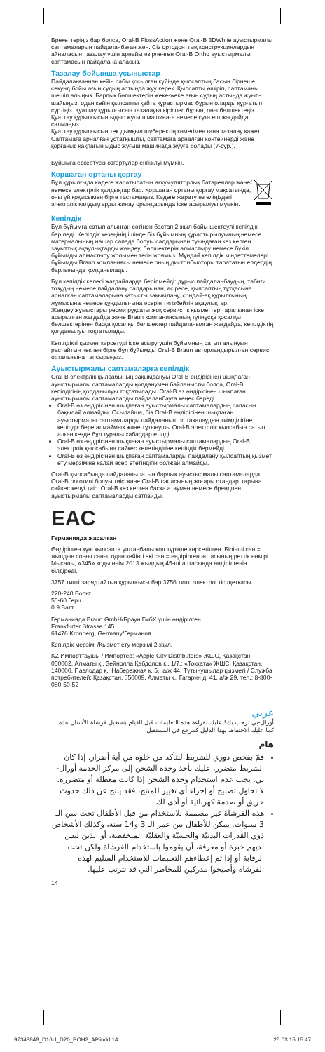Брекеттеріңіз бар болса, Oral-B FlossAction және Oral-B 3DWhite ауыстырмалы саптамаларын пайдаланбаған жөн. Сіз ортодонттық конструкциялардың айналасын тазалау үшін арнайы әзірленген Oral-B Ortho ауыстырмалы саптамасын пайдалана аласыз.
Тазалау бойынша ұсыныстар
Пайдаланғаннан кейін сабы қосылған күйінде қылсаптың басын бірнеше секунд бойы ағын судың астында жуу керек. Қылсапты өшіріп, саптаманы шешіп алыңыз. Барлық бөлшектерін жеке-жеке ағын судың астында жуып-шайыңыз, одан кейін қылсапты қайта құрастырмас бұрын оларды құрғатып сүртіңіз. Қуаттау құрылғысын тазалауға кіріспес бұрын, оны бөлшектеңіз. Қуаттау құрылғысын ыдыс жуғыш машинаға немесе суға еш жағдайда салмаңыз.
Қуаттау құрылғысын тек дымқыл шүберектің көмегімен ғана тазалау қажет. Саптамаға арналған ұстатқышты, саптамаға арналған контейнерді және қорғаныс қақпағын ыдыс жуғыш машинада жууға болады (7-сур.).
Бұйымға ескертусіз өзгертулер енгізілуі мүмкін.
Қоршаған ортаны қорғау
Бұл құрылғыда кәдеге жаратылатын аккумуляторлық батареялар және/немесе электрлік қалдықтар бар. Қоршаған ортаны қорғау мақсатында, оны үй қоқысымен бірге тастамаңыз. Кәдеге жарату өз еліңіздегі электрлік қалдықтарды жинау орындарында іске асырылуы мүмкін.
Кепілдік
Бұл бұйымға сатып алынған сәтінен бастап 2 жыл бойы шектеулі кепілдік беріледі. Кепілдік кезеңінің ішінде біз бұйымның құрастырылуының немесе материалының нашар сапада болуы салдарынан туындаған кез келген зауыттық ақаулықтарды жөндеу, бөлшектерін алмастыру немесе бүкіл бұйымды алмастыру жолымен тегін жоямыз. Мұндай кепілдік міндеттемелері бұйымды Braun компаниясы немесе оның дистрибьюторы тарататын елдердің барлығында қолданылады.
Бұл кепілдік келесі жағдайларда берілмейді: дұрыс пайдаланбаудың, табиғи тозудың немесе пайдалану салдарынан, әсіресе, қылсаптың тұтқасына арналған саптамаларына қатысты зақымдану, сондай-ақ құрылғының жұмысына немесе құндылығына әсерін тигізбейтін ақаулықтар.
Жөндеу жұмыстары ресми рұқсаты жоқ сервистік қызметтер тарапынан іске асырылған жағдайда және Braun компаниясының түпнұсқа қосалқы бөлшектерінен басқа қосалқы бөлшектер пайдаланылған жағдайда, кепілдіктің қолданылуы тоқтатылады.
Кепілдікті қызмет көрсетуді іске асыру үшін бұйымның сатып алынуын растайтын чекпен бірге бұл бұйымды Oral-B Braun авторландырылған сервис орталығына тапсырыңыз.
Ауыстырмалы саптамаларға кепілдік
Oral-B электрлік қылсабының зақымдануы Oral-B өндірісінен шықпаған ауыстырмалы саптамаларды қолданумен байланысты болса, Oral-B кепілдігінің қолданылуы тоқтатылады. Oral-B өз өндірісінен шықпаған ауыстырмалы саптамаларды пайдаланбауға кеңес береді.
Oral-B өз өндірісінен шықпаған ауыстырмалы саптамалардың сапасын бақылай алмайды. Осылайша, біз Oral-B өндірісінен шықпаған ауыстырмалы саптамаларды пайдаланып тіс тазалаудың тиімділігіне кепілдік бере алмаймыз және тұтынушы Oral-B электрлік қылсабын сатып алған кезде бұл туралы хабардар етілді.
Oral-B өз өндірісінен шықпаған ауыстырмалы саптамалардың Oral-B электрлік қылсабына сәйкес келетіндігіне кепілдік бермейді.
Oral-B өз өндірісінен шықпаған саптамаларды пайдалану қылсаптың қызмет ету мерзіміне қалай әсер ететіндігін болжай алмайды.
Oral-B қылсабында пайдаланылатын барлық ауыстырмалы саптамаларда Oral-B логотипі болуы тиіс және Oral-B сапасының жоғары стандарттарына сәйкес келуі тиіс. Oral-B кез келген басқа атаумен немесе брендпен ауыстырмалы саптамаларды сатпайды.
EAC
Германияда жасалған
Өндірілген күні қылсапта үштаңбалы код түрінде көрсетілген. Бірінші сан = жылдың соңғы саны, одан кейінгі екі сан = өндірілген аптасының реттік нөмірі. Мысалы, «345» коды өнім 2013 жылдың 45-ші аптасында өндірілгенін білдіреді.
3757 типті зарядтайтын құрылғысы бар 3756 типті электрлі тіс щеткасы.
220-240 Вольт
50-60 Герц
0.9 Ватт
Германияда Braun GmbH/Браун ГмбХ үшін өндірілген
Frankfurter Strasse 145
61476 Kronberg, Germany/Германия
Кепілдік мерзімі /Қызмет ету мерзімі 2 жыл.
KZ Импорттаушы / Импортер: «Apple City Distributors» ЖШС, Қазақстан, 050062, Алматы қ., Зейнолла Қабдолов к., 1/7.; «Токката» ЖШС, Қазақстан, 140000, Павлодар қ., Набережная к. 5., а/ж 44. Тұтынушылар қызметі / Служба потребителей: Қазақстан, 050009, Алматы қ., Гагарин д. 41. а/ж 29, тел.: 8-800-080-50-52
عربي
أورال-بي ترحب بك! عليك بقراءة هذه التعليمات قبل القيام بتشغيل فرشاة الأسنان هذه كما عليك الاحتفاظ بهذا الدليل كمرجع في المستقبل
هام
قمّ بفحص دوري للشريط للتأكد من خلوه من أية أضرار. إذا كان الشريط متضرر، عليك بأخذ وحدة الشحن إلى مركز الخدمة أورال-بي. يجب عدم استخدام وحدة الشحن إذا كانت معطلة أو متضررة. لا تحاول تصليح أو إجراء أي تغيير للمنتج، فقد ينتج عن ذلك حدوث حريق أو صدمة كهربائية أو أذى لك.
هذه الفرشاة غير مصممة للاستخدام من قبل الأطفال تحت سن الـ 3 سنوات. يمكن للأطفال بين عمر الـ 3 و14 سنة، وكذلك الأشخاص ذوي القدرات البدنيّة والحسيّة والعقليّة المنخفضة، أو الذين ليس لديهم خبرة أو معرفة، أن يقوموا باستخدام الفرشاة ولكن تحت الرقابة أو إذا تم إعطاءهم التعليمات للاستخدام السليم لهذه الفرشاة وأصبحوا مدركين للمخاطر التي قد تترتب عليها.
14
97348848_D16U_D20_POH2_AP.indd 14 25.03.15 15:47